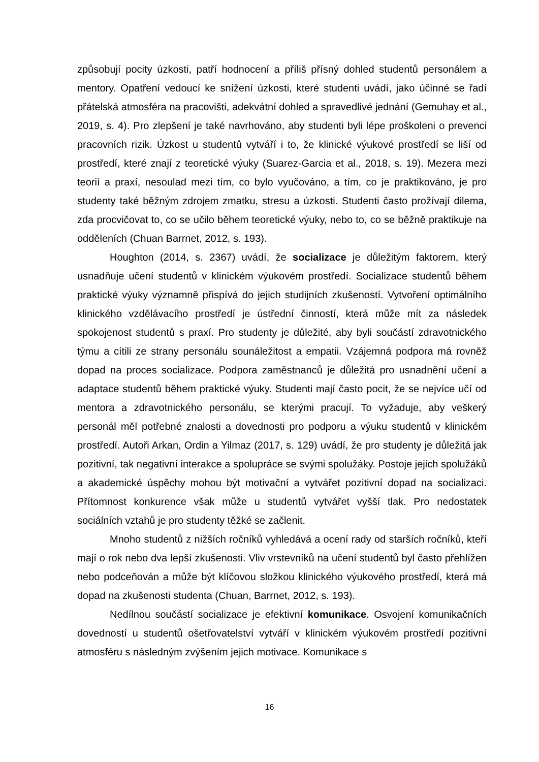způsobují pocity úzkosti, patří hodnocení a příliš přísný dohled studentů personálem a mentory. Opatření vedoucí ke snížení úzkosti, které studenti uvádí, jako účinné se řadí přátelská atmosféra na pracovišti, adekvátní dohled a spravedlivé jednání (Gemuhay et al., 2019, s. 4). Pro zlepšení je také navrhováno, aby studenti byli lépe proškoleni o prevenci pracovních rizik. Úzkost u studentů vytváří i to, že klinické výukové prostředí se liší od prostředí, které znají z teoretické výuky (Suarez-Garcia et al., 2018, s. 19). Mezera mezi teorií a praxí, nesoulad mezi tím, co bylo vyučováno, a tím, co je praktikováno, je pro studenty také běžným zdrojem zmatku, stresu a úzkosti. Studenti často prožívají dilema, zda procvičovat to, co se učilo během teoretické výuky, nebo to, co se běžně praktikuje na odděleních (Chuan Barrnet, 2012, s. 193).
Houghton (2014, s. 2367) uvádí, že socializace je důležitým faktorem, který usnadňuje učení studentů v klinickém výukovém prostředí. Socializace studentů během praktické výuky významně přispívá do jejich studijních zkušeností. Vytvoření optimálního klinického vzdělávacího prostředí je ústřední činností, která může mít za následek spokojenost studentů s praxí. Pro studenty je důležité, aby byli součástí zdravotnického týmu a cítili ze strany personálu sounáležitost a empatii. Vzájemná podpora má rovněž dopad na proces socializace. Podpora zaměstnanců je důležitá pro usnadnění učení a adaptace studentů během praktické výuky. Studenti mají často pocit, že se nejvíce učí od mentora a zdravotnického personálu, se kterými pracují. To vyžaduje, aby veškerý personál měl potřebné znalosti a dovednosti pro podporu a výuku studentů v klinickém prostředí. Autoři Arkan, Ordin a Yilmaz (2017, s. 129) uvádí, že pro studenty je důležitá jak pozitivní, tak negativní interakce a spolupráce se svými spolužáky. Postoje jejich spolužáků a akademické úspěchy mohou být motivační a vytvářet pozitivní dopad na socializaci. Přítomnost konkurence však může u studentů vytvářet vyšší tlak. Pro nedostatek sociálních vztahů je pro studenty těžké se začlenit.
Mnoho studentů z nižších ročníků vyhledává a ocení rady od starších ročníků, kteří mají o rok nebo dva lepší zkušenosti. Vliv vrstevníků na učení studentů byl často přehlížen nebo podceňován a může být klíčovou složkou klinického výukového prostředí, která má dopad na zkušenosti studenta (Chuan, Barrnet, 2012, s. 193).
Nedílnou součástí socializace je efektivní komunikace. Osvojení komunikačních dovedností u studentů ošetřovatelství vytváří v klinickém výukovém prostředí pozitivní atmosféru s následným zvýšením jejich motivace. Komunikace s
16